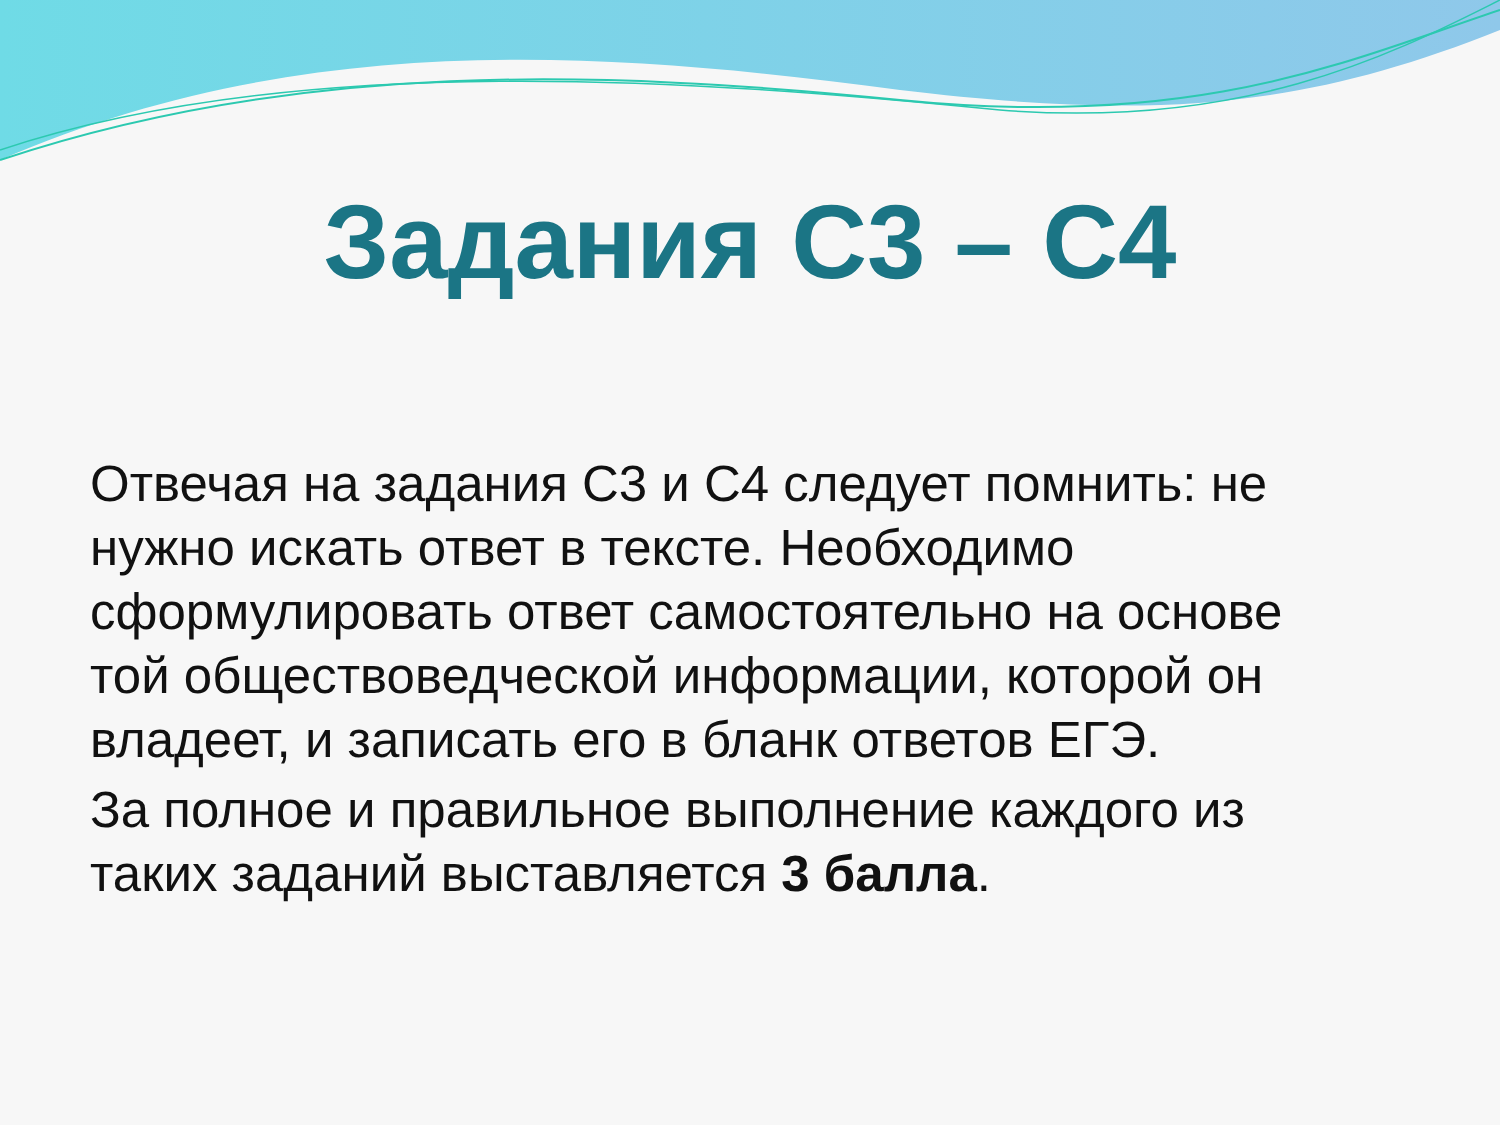Задания С3 – С4
Отвечая на задания С3 и С4 следует помнить: не нужно искать ответ в тексте. Необходимо сформулировать ответ самостоятельно на основе той обществоведческой информации, которой он владеет, и записать его в бланк ответов ЕГЭ.
За полное и правильное выполнение каждого из таких заданий выставляется 3 балла.